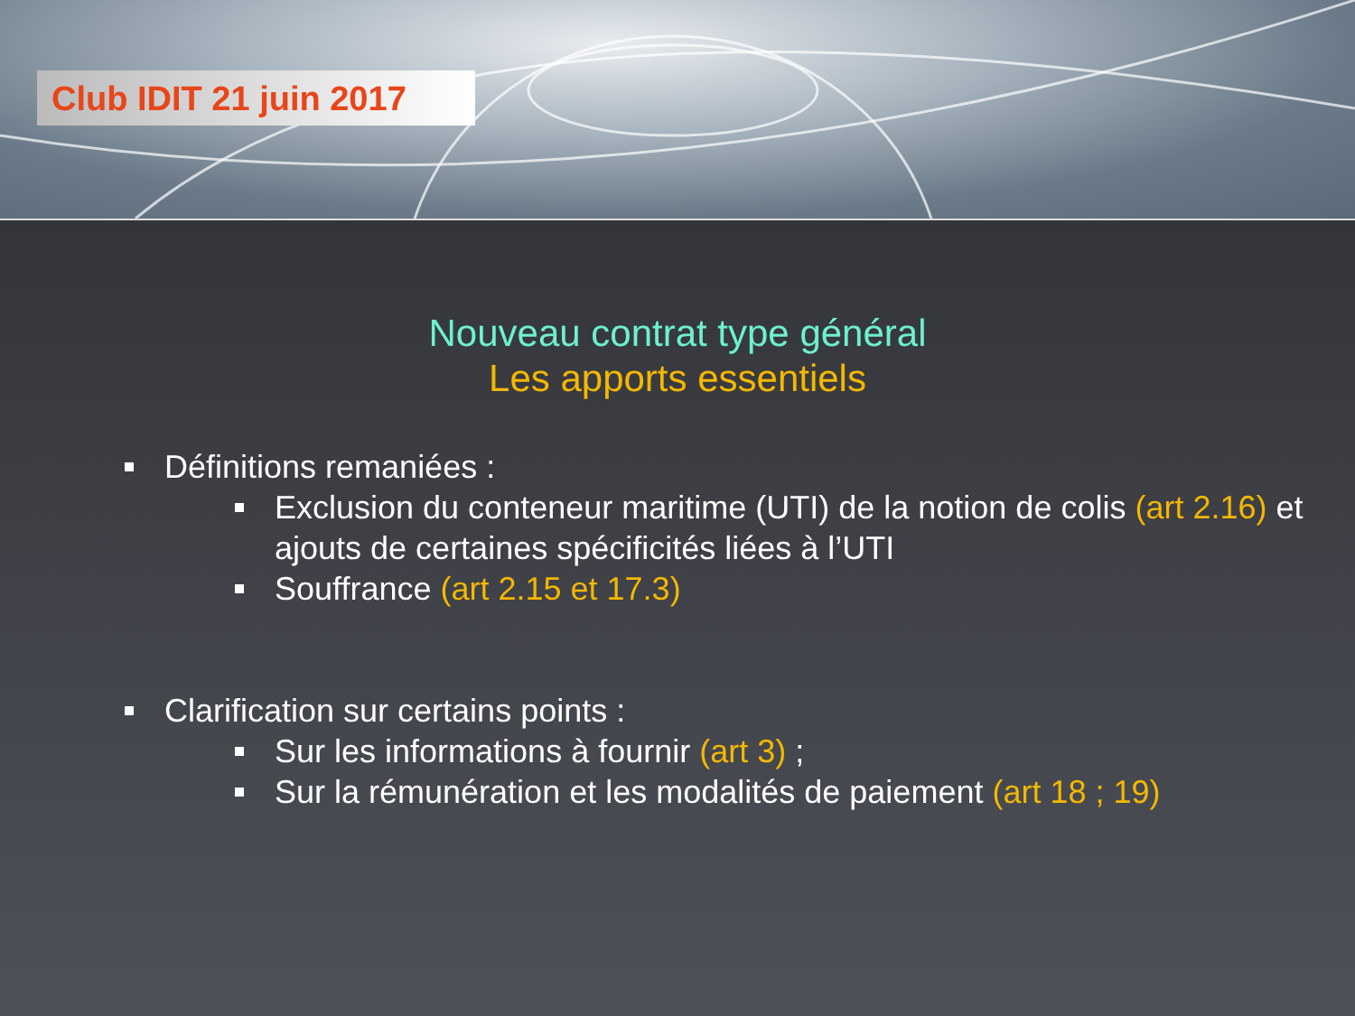Club IDIT 21 juin 2017
Nouveau contrat type général
Les apports essentiels
Définitions remaniées :
Exclusion du conteneur maritime (UTI) de la notion de colis (art 2.16) et ajouts de certaines spécificités liées à l’UTI
Souffrance (art 2.15 et 17.3)
Clarification sur certains points :
Sur les informations à fournir (art 3) ;
Sur la rémunération et les modalités de paiement (art 18 ; 19)